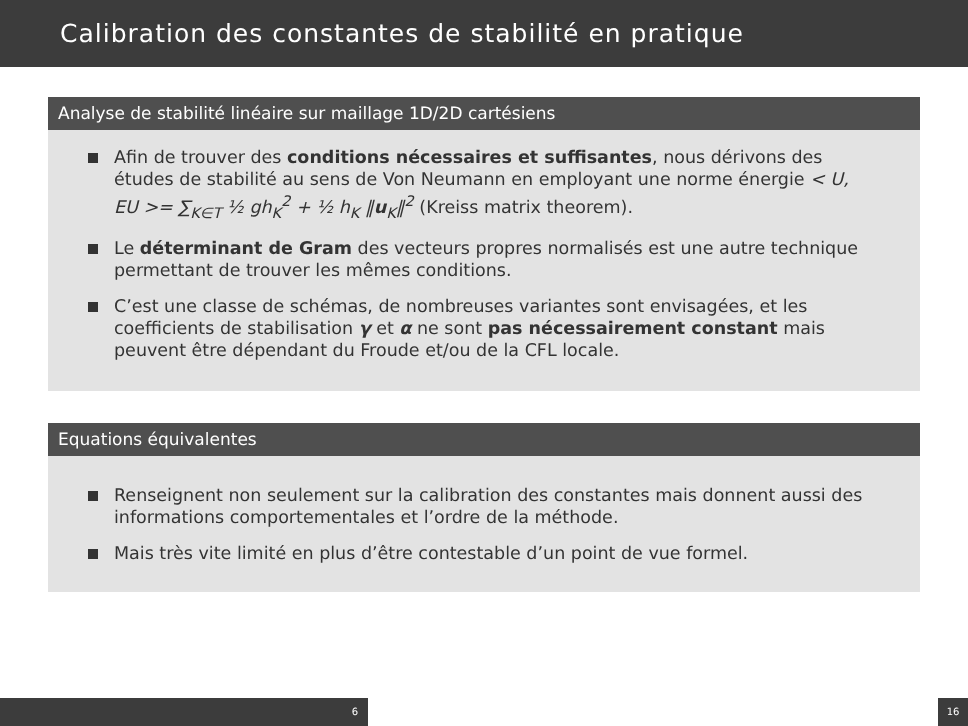Calibration des constantes de stabilité en pratique
Analyse de stabilité linéaire sur maillage 1D/2D cartésiens
Afin de trouver des conditions nécessaires et suffisantes, nous dérivons des études de stabilité au sens de Von Neumann en employant une norme énergie < U, EU >= ∑<sub>K∈T</sub> ½ gh<sub>K</sub><sup>2</sup> + ½ h<sub>K</sub> ‖u<sub>K</sub>‖<sup>2</sup> (Kreiss matrix theorem).
Le déterminant de Gram des vecteurs propres normalisés est une autre technique permettant de trouver les mêmes conditions.
C’est une classe de schémas, de nombreuses variantes sont envisagées, et les coefficients de stabilisation γ et α ne sont pas nécessairement constant mais peuvent être dépendant du Froude et/ou de la CFL locale.
Equations équivalentes
Renseignent non seulement sur la calibration des constantes mais donnent aussi des informations comportementales et l’ordre de la méthode.
Mais très vite limité en plus d’être contestable d’un point de vue formel.
6 16